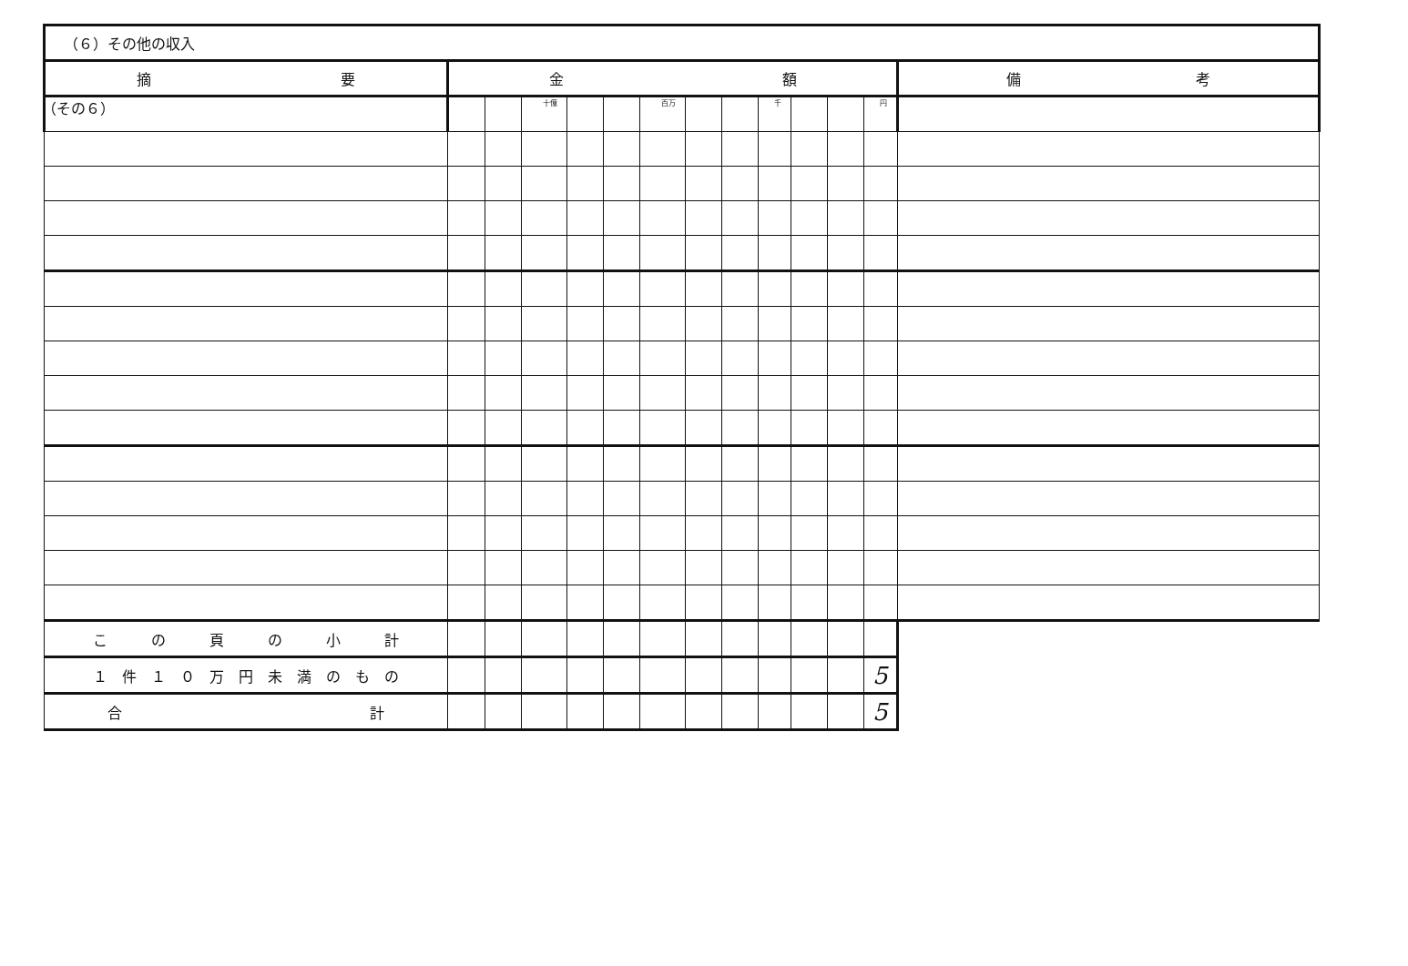（その６）
| （６）その他の収入 | | | | | | | | | | | | | |
| 摘 要 | 金 額 | | | | | | | | | | | | 備 考 |
| | | | 十億 | | | 百万 | | | 千 | | | 円 | |
| こ の 頁 の 小 計 | | | | | | | | | | | | | |
| １ 件 １ ０ 万 円 未 満 の も の | | | | | | | | | | | | 5 | |
| 合 計 | | | | | | | | | | | | 5 | |